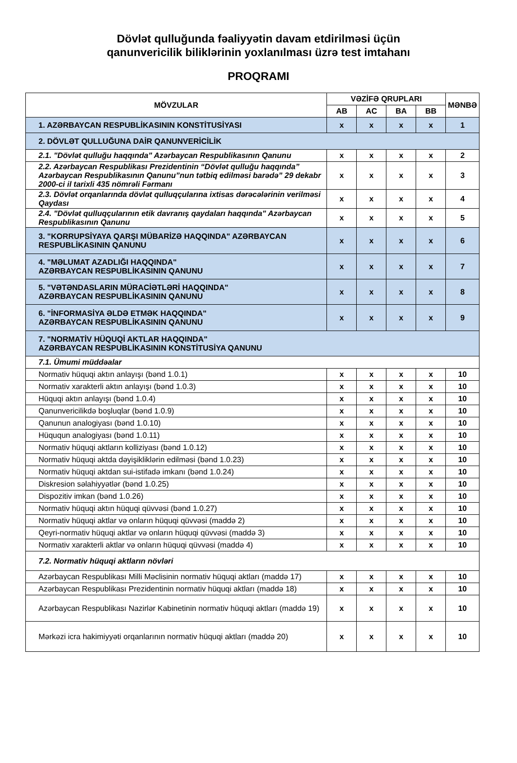Dövlət qulluğunda fəaliyyətin davam etdirilməsi üçün
qanunvericilik biliklərinin yoxlanılması üzrə test imtahanı
PROQRAMI
| MÖVZULAR | VƏZİFƏ QRUPLARI | | | | MƏNBƏ |
| --- | --- | --- | --- | --- | --- |
| | AB | AC | BA | BB | |
| 1. AZƏRBAYCAN RESPUBLİKASININ KONSTİTUSİYASI | x | x | x | x | 1 |
| 2. DÖVLƏT QULLUĞUNA DAİR QANUNVERİCİLİK | | | | | |
| 2.1. "Dövlət qulluğu haqqında" Azərbaycan Respublikasının Qanunu | x | x | x | x | 2 |
| 2.2. Azərbaycan Respublikası Prezidentinin “Dövlət qulluğu haqqında” Azərbaycan Respublikasının Qanunu”nun tətbiq edilməsi barədə” 29 dekabr 2000-ci il tarixli 435 nömrəli Fərmanı | x | x | x | x | 3 |
| 2.3. Dövlət orqanlarında dövlət qulluqçularına ixtisas dərəcələrinin verilməsi Qaydası | x | x | x | x | 4 |
| 2.4. "Dövlət qulluqçularının etik davranış qaydaları haqqında" Azərbaycan Respublikasının Qanunu | x | x | x | x | 5 |
| 3. "KORRUPSİYAYA QARŞI MÜBARİZƏ HAQQINDA" AZƏRBAYCAN RESPUBLİKASININ QANUNU | x | x | x | x | 6 |
| 4. "MƏLUMAT AZADLIĞI HAQQINDA" AZƏRBAYCAN RESPUBLİKASININ QANUNU | x | x | x | x | 7 |
| 5. "VƏTƏNDASLARIN MÜRACİƏTLƏRİ HAQQINDA" AZƏRBAYCAN RESPUBLİKASININ QANUNU | x | x | x | x | 8 |
| 6. "İNFORMASİYA ƏLDƏ ETMƏK HAQQINDA" AZƏRBAYCAN RESPUBLİKASININ QANUNU | x | x | x | x | 9 |
| 7. "NORMATİV HÜQUQİ AKTLAR HAQQINDA" AZƏRBAYCAN RESPUBLİKASININ KONSTİTUSİYA QANUNU | | | | | |
| 7.1. Ümumi müddəalar | | | | | |
| Normativ hüquqi aktın anlayışı (bənd 1.0.1) | x | x | x | x | 10 |
| Normativ xarakterli aktın anlayışı (bənd 1.0.3) | x | x | x | x | 10 |
| Hüquqi aktın anlayışı (bənd 1.0.4) | x | x | x | x | 10 |
| Qanunvericilikdə boşluqlar (bənd 1.0.9) | x | x | x | x | 10 |
| Qanunun analogiyası (bənd 1.0.10) | x | x | x | x | 10 |
| Hüququn analogiyası (bənd 1.0.11) | x | x | x | x | 10 |
| Normativ hüquqi aktların kolliziyası (bənd 1.0.12) | x | x | x | x | 10 |
| Normativ hüquqi aktda dəyişikliklərin edilməsi (bənd 1.0.23) | x | x | x | x | 10 |
| Normativ hüquqi aktdan sui-istifadə imkanı (bənd 1.0.24) | x | x | x | x | 10 |
| Diskresion səlahiyyətlər (bənd 1.0.25) | x | x | x | x | 10 |
| Dispozitiv imkan (bənd 1.0.26) | x | x | x | x | 10 |
| Normativ hüquqi aktın hüquqi qüvvəsi (bənd 1.0.27) | x | x | x | x | 10 |
| Normativ hüquqi aktlar və onların hüquqi qüvvəsi (maddə 2) | x | x | x | x | 10 |
| Qeyri-normativ hüquqi aktlar və onların hüquqi qüvvəsi (maddə 3) | x | x | x | x | 10 |
| Normativ xarakterli aktlar və onların hüquqi qüvvəsi (maddə 4) | x | x | x | x | 10 |
| 7.2. Normativ hüquqi aktların növləri | | | | | |
| Azərbaycan Respublikası Milli Məclisinin normativ hüquqi aktları (maddə 17) | x | x | x | x | 10 |
| Azərbaycan Respublikası Prezidentinin normativ hüquqi aktları (maddə 18) | x | x | x | x | 10 |
| Azərbaycan Respublikası Nazirlər Kabinetinin normativ hüquqi aktları (maddə 19) | x | x | x | x | 10 |
| Mərkəzi icra hakimiyyəti orqanlarının normativ hüquqi aktları (maddə 20) | x | x | x | x | 10 |